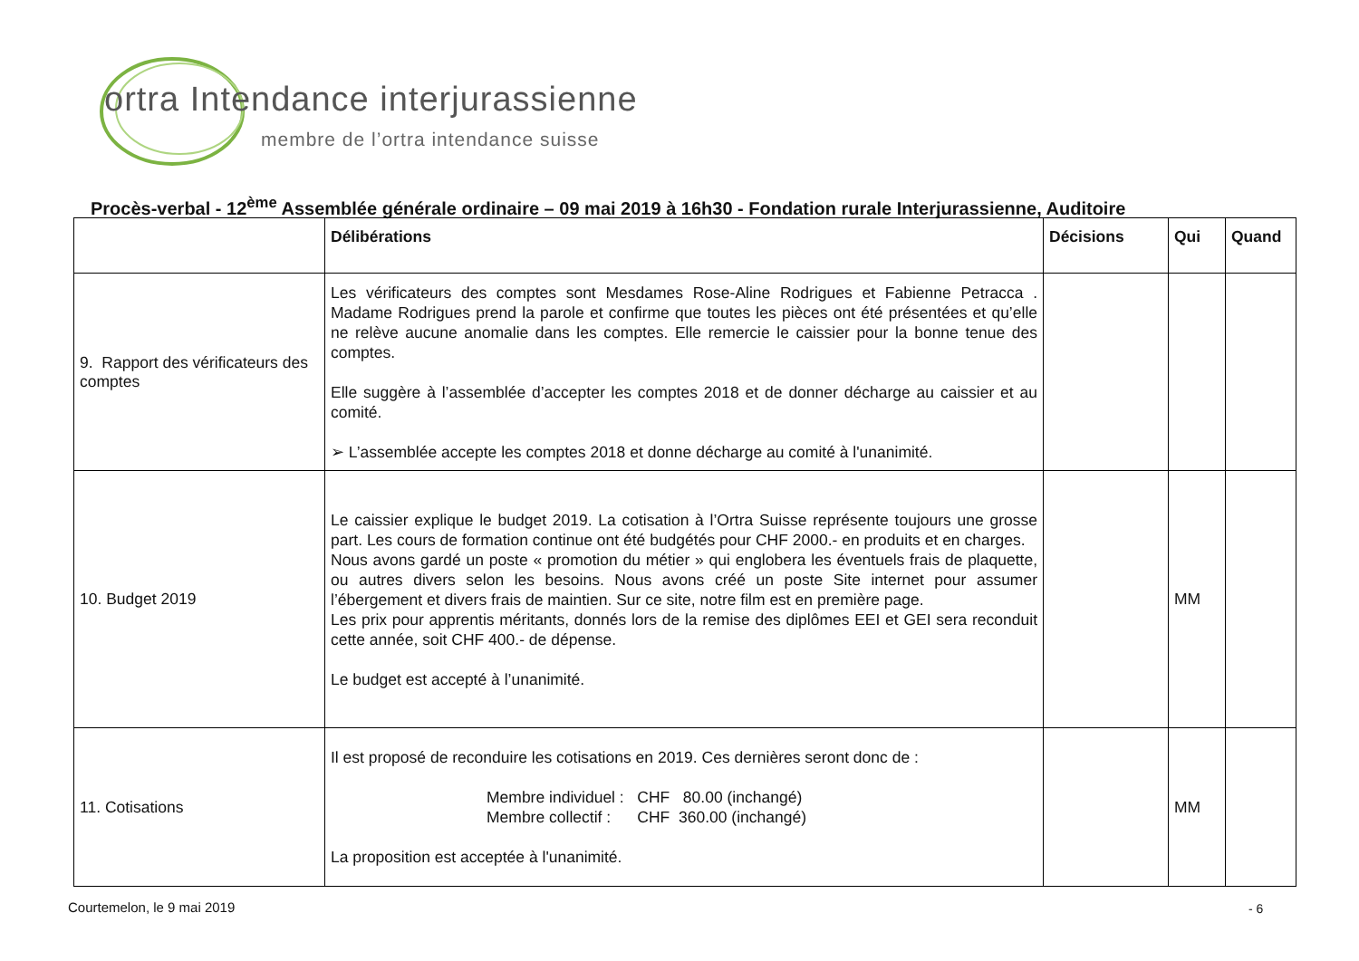ortra Intendance interjurassienne
membre de l’ortra intendance suisse
Procès-verbal - 12<sup>ème</sup> Assemblée générale ordinaire – 09 mai 2019 à 16h30 - Fondation rurale Interjurassienne, Auditoire
| | Délibérations | Décisions | Qui | Quand |
| --- | --- | --- | --- | --- |
| 9. Rapport des vérificateurs des comptes | Les vérificateurs des comptes sont Mesdames Rose-Aline Rodrigues et Fabienne Petracca . Madame Rodrigues prend la parole et confirme que toutes les pièces ont été présentées et qu’elle ne relève aucune anomalie dans les comptes. Elle remercie le caissier pour la bonne tenue des comptes. Elle suggère à l’assemblée d’accepter les comptes 2018 et de donner décharge au caissier et au comité. ➢ L’assemblée accepte les comptes 2018 et donne décharge au comité à l'unanimité. | | | |
| 10. Budget 2019 | Le caissier explique le budget 2019. La cotisation à l’Ortra Suisse représente toujours une grosse part. Les cours de formation continue ont été budgétés pour CHF 2000.- en produits et en charges. Nous avons gardé un poste « promotion du métier » qui englobera les éventuels frais de plaquette, ou autres divers selon les besoins. Nous avons créé un poste Site internet pour assumer l’ébergement et divers frais de maintien. Sur ce site, notre film est en première page. Les prix pour apprentis méritants, donnés lors de la remise des diplômes EEI et GEI sera reconduit cette année, soit CHF 400.- de dépense. Le budget est accepté à l’unanimité. | | MM | |
| 11. Cotisations | Il est proposé de reconduire les cotisations en 2019. Ces dernières seront donc de : Membre individuel : CHF 80.00 (inchangé) Membre collectif : CHF 360.00 (inchangé) La proposition est acceptée à l'unanimité. | | MM | |
Courtemelon, le 9 mai 2019 - 6